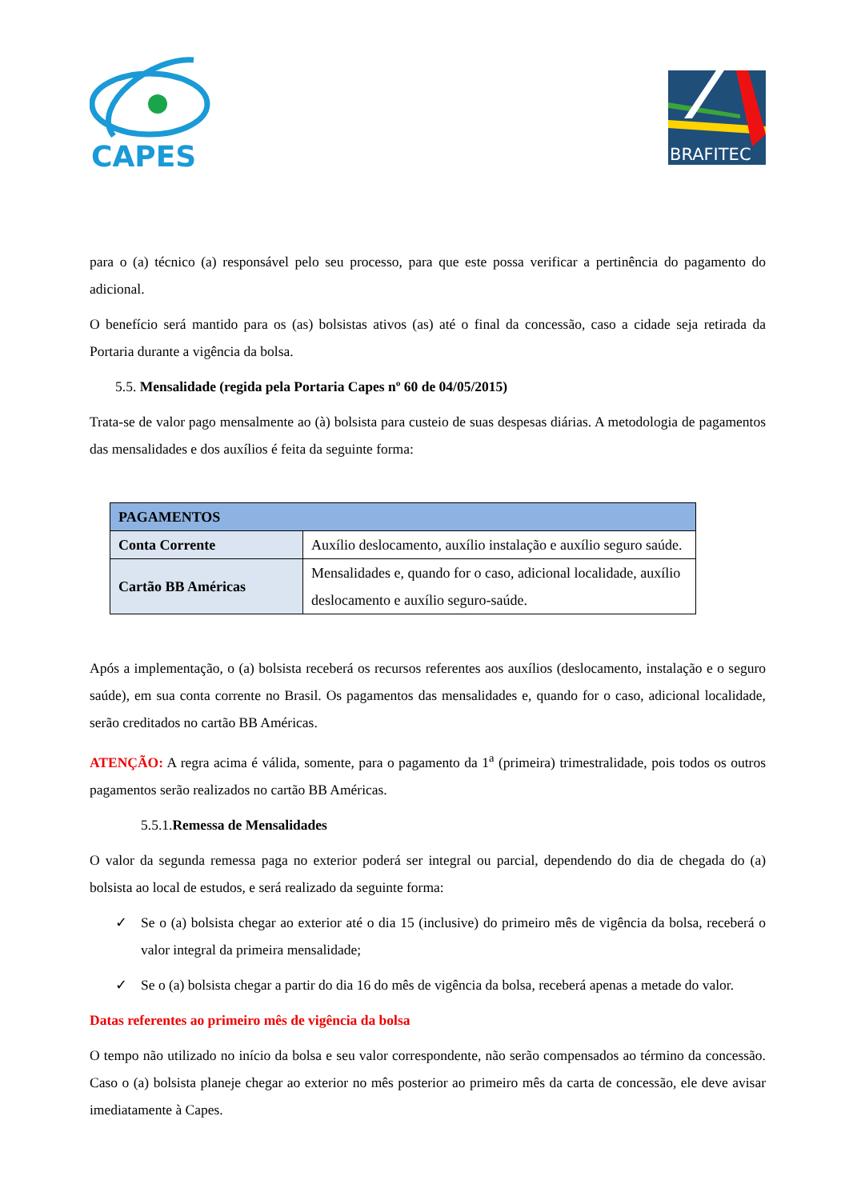CAPES
BRAFITEC
para o (a) técnico (a) responsável pelo seu processo, para que este possa verificar a pertinência do pagamento do adicional.
O benefício será mantido para os (as) bolsistas ativos (as) até o final da concessão, caso a cidade seja retirada da Portaria durante a vigência da bolsa.
5.5. Mensalidade (regida pela Portaria Capes nº 60 de 04/05/2015)
Trata-se de valor pago mensalmente ao (à) bolsista para custeio de suas despesas diárias. A metodologia de pagamentos das mensalidades e dos auxílios é feita da seguinte forma:
| PAGAMENTOS | |
| --- | --- |
| Conta Corrente | Auxílio deslocamento, auxílio instalação e auxílio seguro saúde. |
| Cartão BB Américas | Mensalidades e, quando for o caso, adicional localidade, auxílio deslocamento e auxílio seguro-saúde. |
Após a implementação, o (a) bolsista receberá os recursos referentes aos auxílios (deslocamento, instalação e o seguro saúde), em sua conta corrente no Brasil. Os pagamentos das mensalidades e, quando for o caso, adicional localidade, serão creditados no cartão BB Américas.
ATENÇÃO: A regra acima é válida, somente, para o pagamento da 1<sup>a</sup> (primeira) trimestralidade, pois todos os outros pagamentos serão realizados no cartão BB Américas.
5.5.1.Remessa de Mensalidades
O valor da segunda remessa paga no exterior poderá ser integral ou parcial, dependendo do dia de chegada do (a) bolsista ao local de estudos, e será realizado da seguinte forma:
✓ Se o (a) bolsista chegar ao exterior até o dia 15 (inclusive) do primeiro mês de vigência da bolsa, receberá o valor integral da primeira mensalidade;
✓ Se o (a) bolsista chegar a partir do dia 16 do mês de vigência da bolsa, receberá apenas a metade do valor.
Datas referentes ao primeiro mês de vigência da bolsa
O tempo não utilizado no início da bolsa e seu valor correspondente, não serão compensados ao término da concessão. Caso o (a) bolsista planeje chegar ao exterior no mês posterior ao primeiro mês da carta de concessão, ele deve avisar imediatamente à Capes.